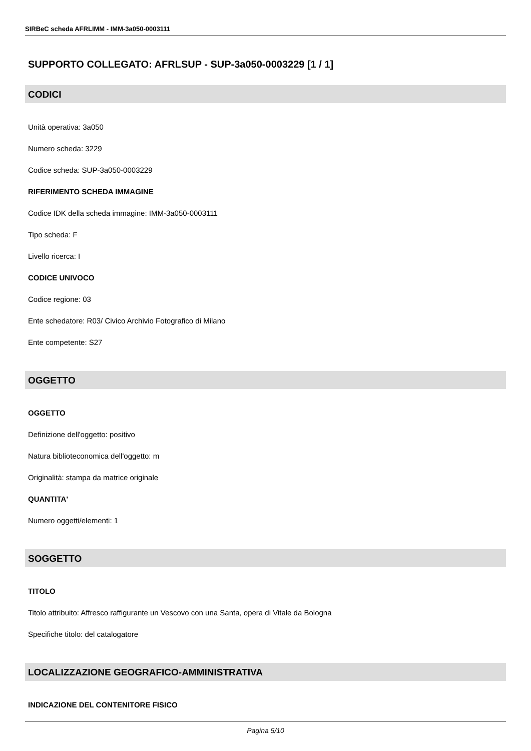SIRBeC scheda AFRLIMM - IMM-3a050-0003111
SUPPORTO COLLEGATO: AFRLSUP - SUP-3a050-0003229 [1 / 1]
CODICI
Unità operativa: 3a050
Numero scheda: 3229
Codice scheda: SUP-3a050-0003229
RIFERIMENTO SCHEDA IMMAGINE
Codice IDK della scheda immagine: IMM-3a050-0003111
Tipo scheda: F
Livello ricerca: I
CODICE UNIVOCO
Codice regione: 03
Ente schedatore: R03/ Civico Archivio Fotografico di Milano
Ente competente: S27
OGGETTO
OGGETTO
Definizione dell'oggetto: positivo
Natura biblioteconomica dell'oggetto: m
Originalità: stampa da matrice originale
QUANTITA'
Numero oggetti/elementi: 1
SOGGETTO
TITOLO
Titolo attribuito: Affresco raffigurante un Vescovo con una Santa, opera di Vitale da Bologna
Specifiche titolo: del catalogatore
LOCALIZZAZIONE GEOGRAFICO-AMMINISTRATIVA
INDICAZIONE DEL CONTENITORE FISICO
Pagina 5/10